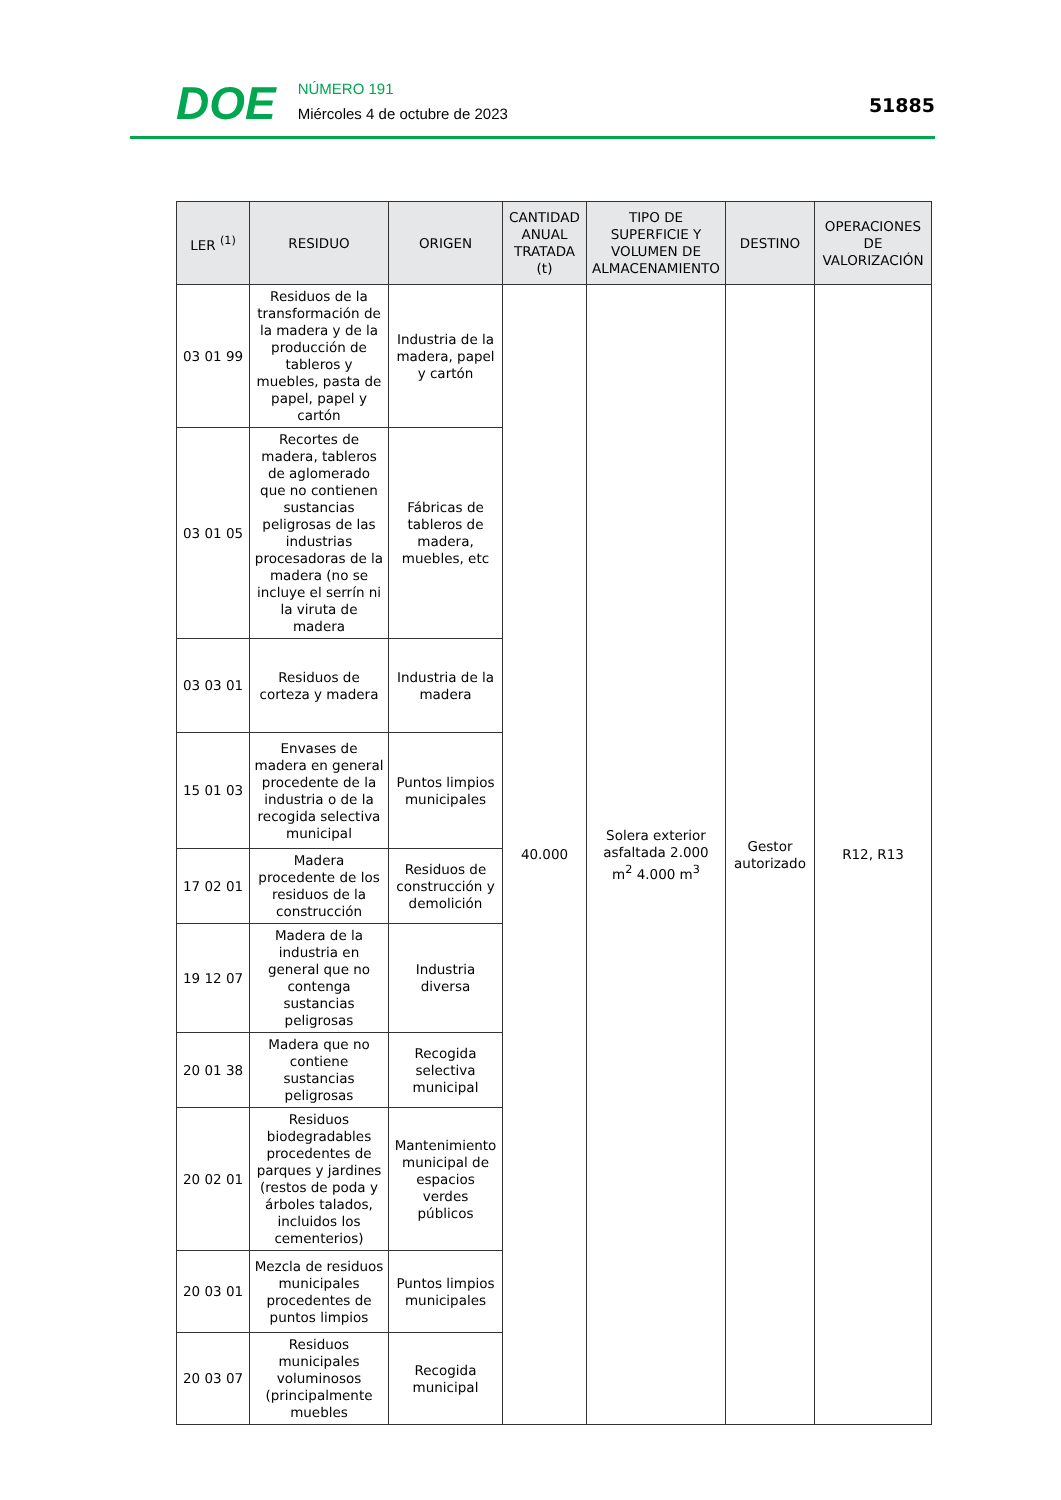DOE
NÚMERO 191
Miércoles 4 de octubre de 2023
51885
| LER <sup>(1)</sup> | RESIDUO | ORIGEN | CANTIDAD ANUAL TRATADA (t) | TIPO DE SUPERFICIE Y VOLUMEN DE ALMACENAMIENTO | DESTINO | OPERACIONES DE VALORIZACIÓN |
| --- | --- | --- | --- | --- | --- | --- |
| 03 01 99 | Residuos de la transformación de la madera y de la producción de tableros y muebles, pasta de papel, papel y cartón | Industria de la madera, papel y cartón | 40.000 | Solera exterior asfaltada 2.000 m<sup>2</sup> 4.000 m<sup>3</sup> | Gestor autorizado | R12, R13 |
| 03 01 05 | Recortes de madera, tableros de aglomerado que no contienen sustancias peligrosas de las industrias procesadoras de la madera (no se incluye el serrín ni la viruta de madera | Fábricas de tableros de madera, muebles, etc | | | | |
| 03 03 01 | Residuos de corteza y madera | Industria de la madera | | | | |
| 15 01 03 | Envases de madera en general procedente de la industria o de la recogida selectiva municipal | Puntos limpios municipales | | | | |
| 17 02 01 | Madera procedente de los residuos de la construcción | Residuos de construcción y demolición | | | | |
| 19 12 07 | Madera de la industria en general que no contenga sustancias peligrosas | Industria diversa | | | | |
| 20 01 38 | Madera que no contiene sustancias peligrosas | Recogida selectiva municipal | | | | |
| 20 02 01 | Residuos biodegradables procedentes de parques y jardines (restos de poda y árboles talados, incluidos los cementerios) | Mantenimiento municipal de espacios verdes públicos | | | | |
| 20 03 01 | Mezcla de residuos municipales procedentes de puntos limpios | Puntos limpios municipales | | | | |
| 20 03 07 | Residuos municipales voluminosos (principalmente muebles | Recogida municipal | | | | |